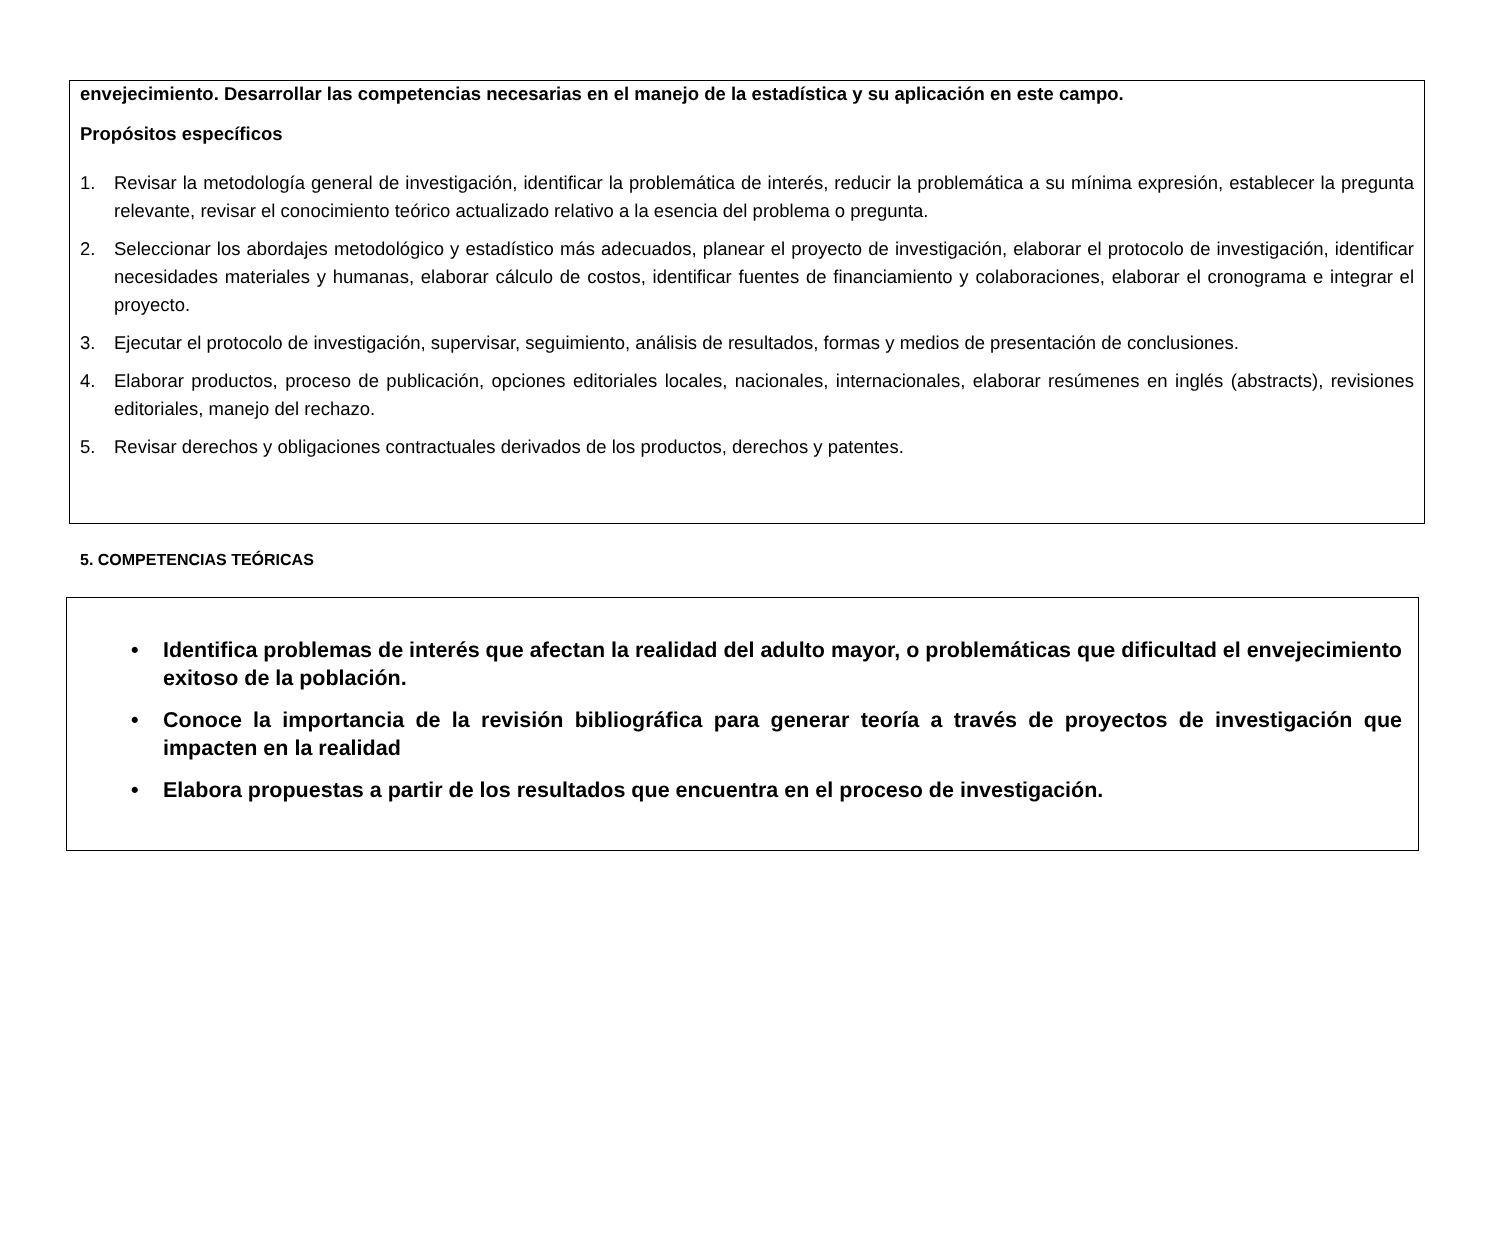envejecimiento. Desarrollar las competencias necesarias en el manejo de la estadística y su aplicación en este campo.
Propósitos específicos
1. Revisar la metodología general de investigación, identificar la problemática de interés, reducir la problemática a su mínima expresión, establecer la pregunta relevante, revisar el conocimiento teórico actualizado relativo a la esencia del problema o pregunta.
2. Seleccionar los abordajes metodológico y estadístico más adecuados, planear el proyecto de investigación, elaborar el protocolo de investigación, identificar necesidades materiales y humanas, elaborar cálculo de costos, identificar fuentes de financiamiento y colaboraciones, elaborar el cronograma e integrar el proyecto.
3. Ejecutar el protocolo de investigación, supervisar, seguimiento, análisis de resultados, formas y medios de presentación de conclusiones.
4. Elaborar productos, proceso de publicación, opciones editoriales locales, nacionales, internacionales, elaborar resúmenes en inglés (abstracts), revisiones editoriales, manejo del rechazo.
5. Revisar derechos y obligaciones contractuales derivados de los productos, derechos y patentes.
5. COMPETENCIAS TEÓRICAS
• Identifica problemas de interés que afectan la realidad del adulto mayor, o problemáticas que dificultad el envejecimiento exitoso de la población.
• Conoce la importancia de la revisión bibliográfica para generar teoría a través de proyectos de investigación que impacten en la realidad
• Elabora propuestas a partir de los resultados que encuentra en el proceso de investigación.